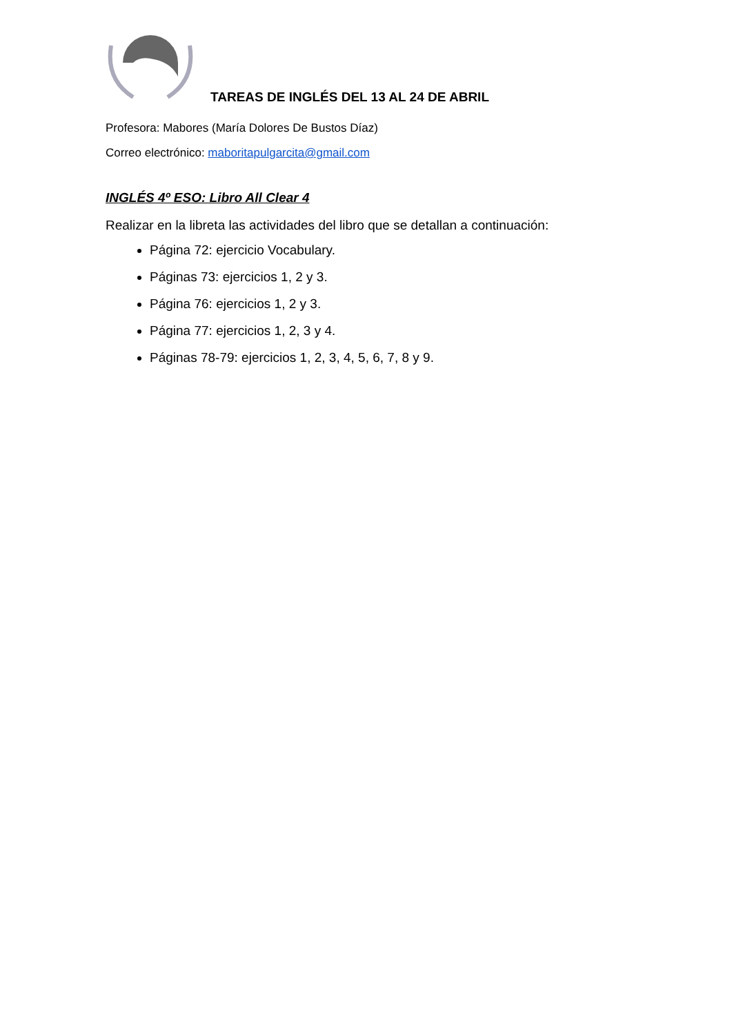TAREAS DE INGLÉS DEL 13 AL 24 DE ABRIL
Profesora: Mabores (María Dolores De Bustos Díaz)
Correo electrónico: maboritapulgarcita@gmail.com
INGLÉS 4º ESO: Libro All Clear 4
Realizar en la libreta las actividades del libro que se detallan a continuación:
Página 72: ejercicio Vocabulary.
Páginas 73: ejercicios 1, 2 y 3.
Página 76: ejercicios 1, 2 y 3.
Página 77: ejercicios 1, 2, 3 y 4.
Páginas 78-79: ejercicios 1, 2, 3, 4, 5, 6, 7, 8 y 9.